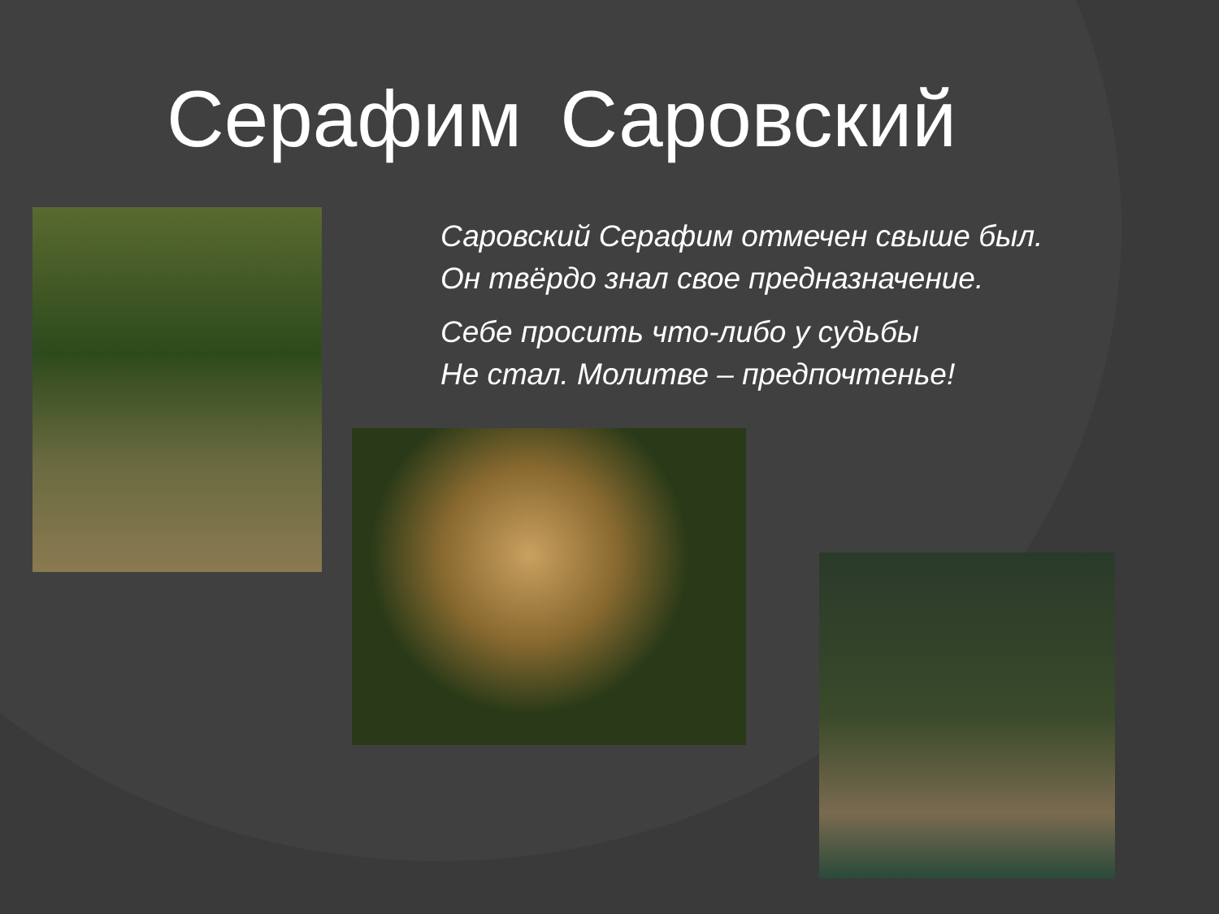Серафим Саровский
Саровский Серафим отмечен свыше был.
Он твёрдо знал свое предназначение.
Себе просить что-либо у судьбы
Не стал. Молитве – предпочтенье!